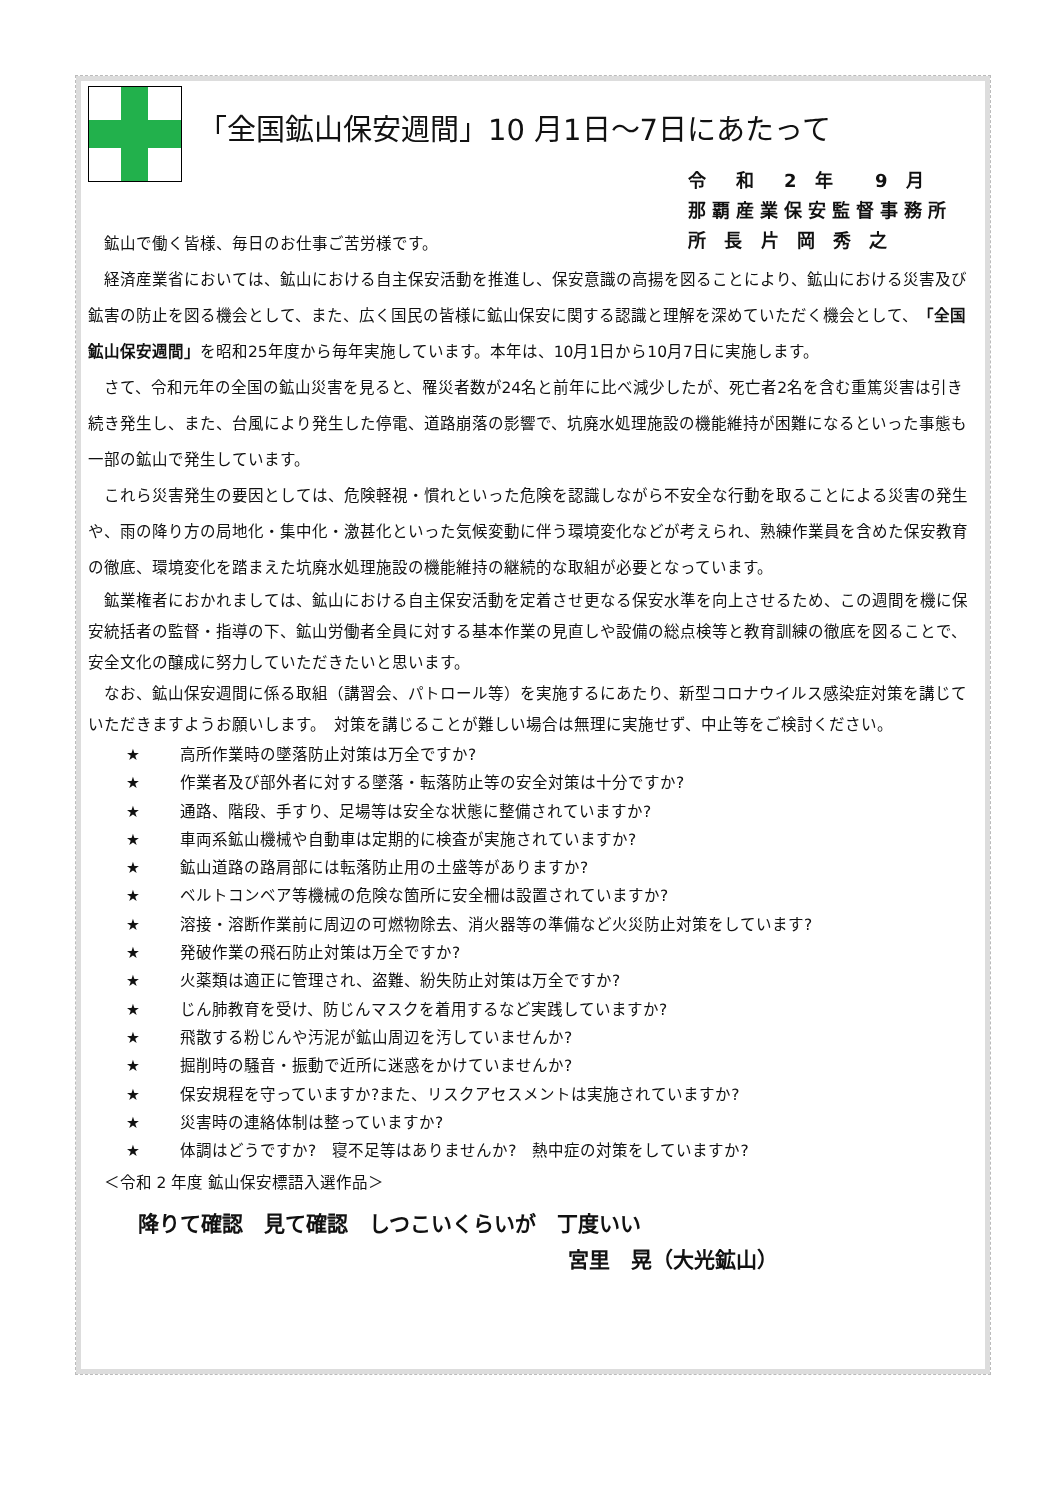「全国鉱山保安週間」10 月1日～7日にあたって
令　和　2 年　 9 月
那覇産業保安監督事務所
所 長 片 岡 秀 之
鉱山で働く皆様、毎日のお仕事ご苦労様です。
経済産業省においては、鉱山における自主保安活動を推進し、保安意識の高揚を図ることにより、鉱山における災害及び鉱害の防止を図る機会として、また、広く国民の皆様に鉱山保安に関する認識と理解を深めていただく機会として、「全国鉱山保安週間」を昭和25年度から毎年実施しています。本年は、10月1日から10月7日に実施します。
さて、令和元年の全国の鉱山災害を見ると、罹災者数が24名と前年に比べ減少したが、死亡者2名を含む重篤災害は引き続き発生し、また、台風により発生した停電、道路崩落の影響で、坑廃水処理施設の機能維持が困難になるといった事態も一部の鉱山で発生しています。
これら災害発生の要因としては、危険軽視・慣れといった危険を認識しながら不安全な行動を取ることによる災害の発生や、雨の降り方の局地化・集中化・激甚化といった気候変動に伴う環境変化などが考えられ、熟練作業員を含めた保安教育の徹底、環境変化を踏まえた坑廃水処理施設の機能維持の継続的な取組が必要となっています。
鉱業権者におかれましては、鉱山における自主保安活動を定着させ更なる保安水準を向上させるため、この週間を機に保安統括者の監督・指導の下、鉱山労働者全員に対する基本作業の見直しや設備の総点検等と教育訓練の徹底を図ることで、安全文化の醸成に努力していただきたいと思います。
なお、鉱山保安週間に係る取組（講習会、パトロール等）を実施するにあたり、新型コロナウイルス感染症対策を講じていただきますようお願いします。　対策を講じることが難しい場合は無理に実施せず、中止等をご検討ください。
★ 高所作業時の墜落防止対策は万全ですか?
★ 作業者及び部外者に対する墜落・転落防止等の安全対策は十分ですか?
★ 通路、階段、手すり、足場等は安全な状態に整備されていますか?
★ 車両系鉱山機械や自動車は定期的に検査が実施されていますか?
★ 鉱山道路の路肩部には転落防止用の土盛等がありますか?
★ ベルトコンベア等機械の危険な箇所に安全柵は設置されていますか?
★ 溶接・溶断作業前に周辺の可燃物除去、消火器等の準備など火災防止対策をしています?
★ 発破作業の飛石防止対策は万全ですか?
★ 火薬類は適正に管理され、盗難、紛失防止対策は万全ですか?
★ じん肺教育を受け、防じんマスクを着用するなど実践していますか?
★ 飛散する粉じんや汚泥が鉱山周辺を汚していませんか?
★ 掘削時の騒音・振動で近所に迷惑をかけていませんか?
★ 保安規程を守っていますか?また、リスクアセスメントは実施されていますか?
★ 災害時の連絡体制は整っていますか?
★ 体調はどうですか?　寝不足等はありませんか?　熱中症の対策をしていますか?
＜令和 2 年度 鉱山保安標語入選作品＞
降りて確認　見て確認　しつこいくらいが　丁度いい
宮里　晃（大光鉱山）